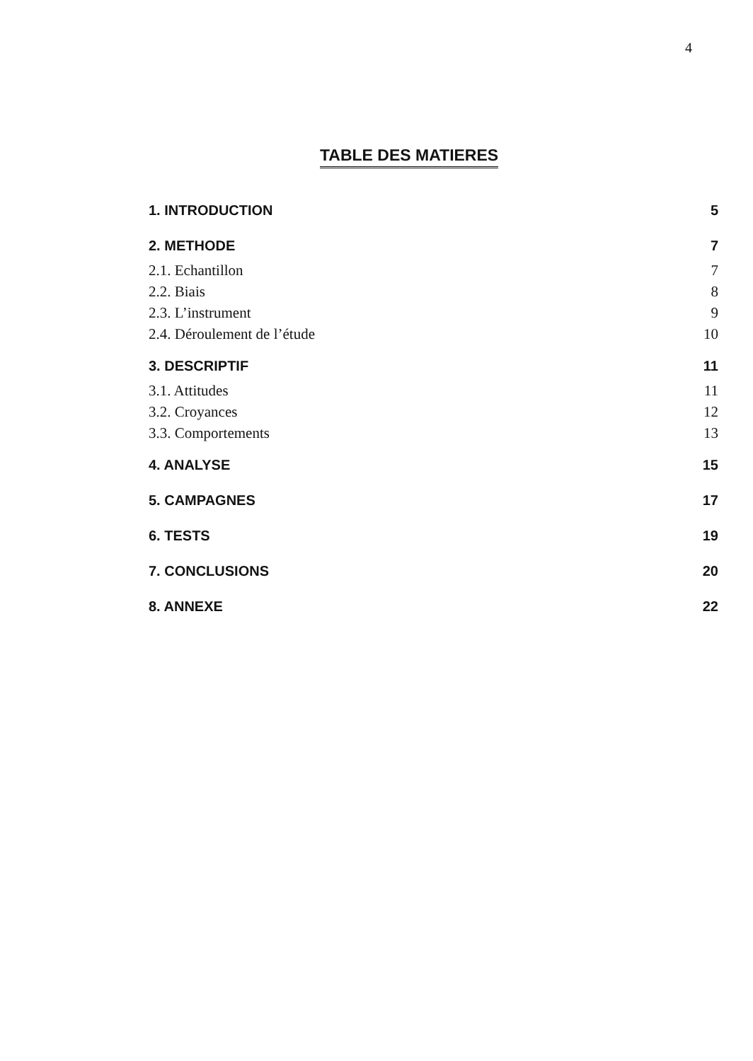4
TABLE DES MATIERES
1. INTRODUCTION 5
2. METHODE 7
2.1. Echantillon 7
2.2. Biais 8
2.3. L’instrument 9
2.4. Déroulement de l’étude 10
3. DESCRIPTIF 11
3.1. Attitudes 11
3.2. Croyances 12
3.3. Comportements 13
4. ANALYSE 15
5. CAMPAGNES 17
6. TESTS 19
7. CONCLUSIONS 20
8. ANNEXE 22